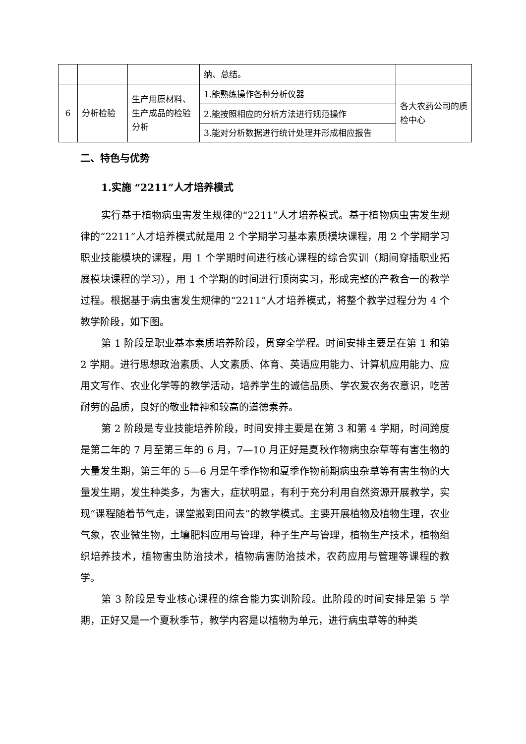| | | | 纳、总结。 | |
| 6 | 分析检验 | 生产用原材料、生产成品的检验分析 | 1.能熟练操作各种分析仪器 | 各大农药公司的质检中心 |
| | | | 2.能按照相应的分析方法进行规范操作 | |
| | | | 3.能对分析数据进行统计处理并形成相应报告 | |
二、特色与优势
1.实施 “2211”人才培养模式
实行基于植物病虫害发生规律的“2211”人才培养模式。基于植物病虫害发生规律的“2211”人才培养模式就是用 2 个学期学习基本素质模块课程，用 2 个学期学习职业技能模块的课程，用 1 个学期时间进行核心课程的综合实训（期间穿插职业拓展模块课程的学习），用 1 个学期的时间进行顶岗实习，形成完整的产教合一的教学过程。根据基于病虫害发生规律的“2211”人才培养模式，将整个教学过程分为 4 个教学阶段，如下图。
第 1 阶段是职业基本素质培养阶段，贯穿全学程。时间安排主要是在第 1 和第 2 学期。进行思想政治素质、人文素质、体育、英语应用能力、计算机应用能力、应用文写作、农业化学等的教学活动，培养学生的诚信品质、学农爱农务农意识，吃苦耐劳的品质，良好的敬业精神和较高的道德素养。
第 2 阶段是专业技能培养阶段，时间安排主要是在第 3 和第 4 学期，时间跨度是第二年的 7 月至第三年的 6 月，7—10 月正好是夏秋作物病虫杂草等有害生物的大量发生期，第三年的 5—6 月是午季作物和夏季作物前期病虫杂草等有害生物的大量发生期，发生种类多，为害大，症状明显，有利于充分利用自然资源开展教学，实现“课程随着节气走，课堂搬到田间去”的教学模式。主要开展植物及植物生理，农业气象，农业微生物，土壤肥料应用与管理，种子生产与管理，植物生产技术，植物组织培养技术，植物害虫防治技术，植物病害防治技术，农药应用与管理等课程的教学。
第 3 阶段是专业核心课程的综合能力实训阶段。此阶段的时间安排是第 5 学期，正好又是一个夏秋季节，教学内容是以植物为单元，进行病虫草等的种类